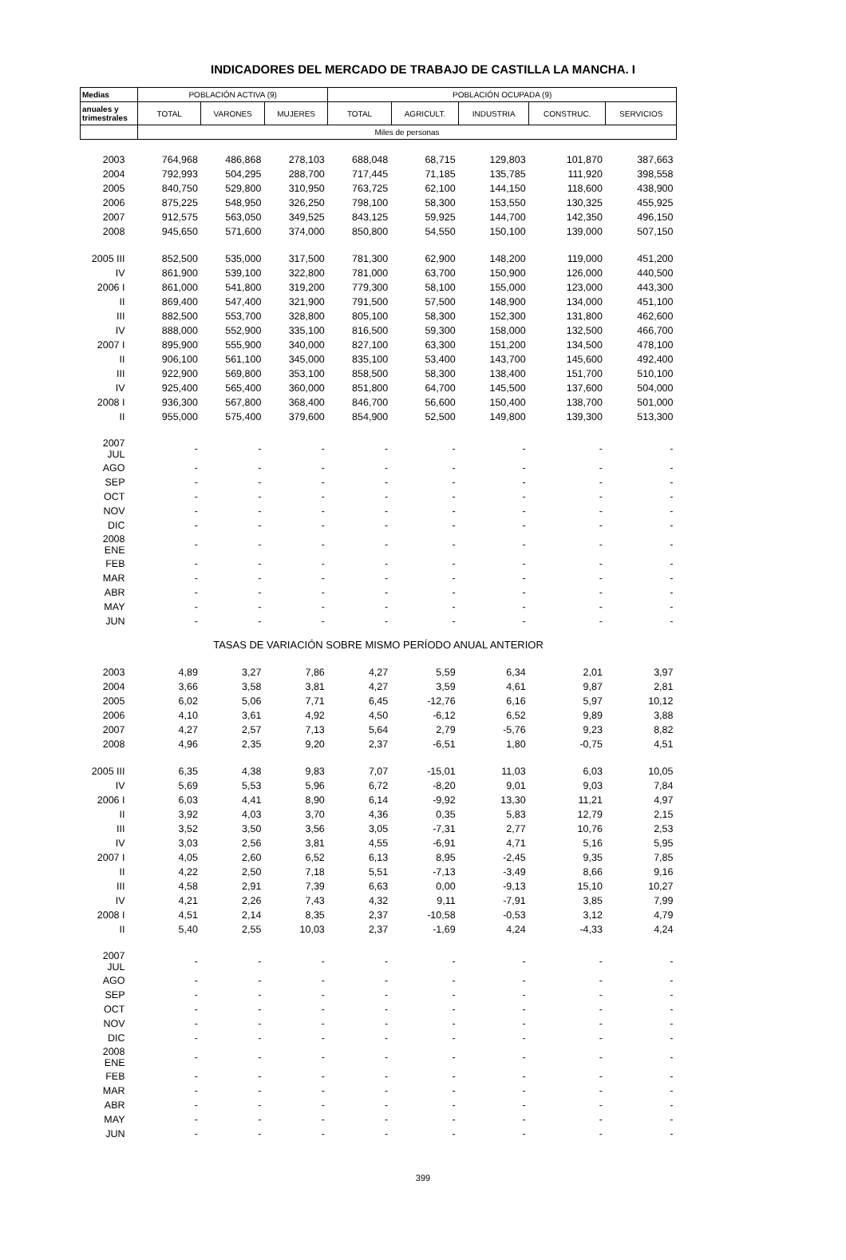INDICADORES DEL MERCADO DE TRABAJO DE CASTILLA LA MANCHA. I
| Medias | POBLACIÓN ACTIVA (9) | | | POBLACIÓN OCUPADA (9) | | | | |
| --- | --- | --- | --- | --- | --- | --- | --- | --- |
| anuales y trimestrales | TOTAL | VARONES | MUJERES | TOTAL | AGRICULT. | INDUSTRIA | CONSTRUC. | SERVICIOS |
| | Miles de personas | | | | | | | |
| 2003 | 764,968 | 486,868 | 278,103 | 688,048 | 68,715 | 129,803 | 101,870 | 387,663 |
| 2004 | 792,993 | 504,295 | 288,700 | 717,445 | 71,185 | 135,785 | 111,920 | 398,558 |
| 2005 | 840,750 | 529,800 | 310,950 | 763,725 | 62,100 | 144,150 | 118,600 | 438,900 |
| 2006 | 875,225 | 548,950 | 326,250 | 798,100 | 58,300 | 153,550 | 130,325 | 455,925 |
| 2007 | 912,575 | 563,050 | 349,525 | 843,125 | 59,925 | 144,700 | 142,350 | 496,150 |
| 2008 | 945,650 | 571,600 | 374,000 | 850,800 | 54,550 | 150,100 | 139,000 | 507,150 |
| 2005 III | 852,500 | 535,000 | 317,500 | 781,300 | 62,900 | 148,200 | 119,000 | 451,200 |
| IV | 861,900 | 539,100 | 322,800 | 781,000 | 63,700 | 150,900 | 126,000 | 440,500 |
| 2006 I | 861,000 | 541,800 | 319,200 | 779,300 | 58,100 | 155,000 | 123,000 | 443,300 |
| II | 869,400 | 547,400 | 321,900 | 791,500 | 57,500 | 148,900 | 134,000 | 451,100 |
| III | 882,500 | 553,700 | 328,800 | 805,100 | 58,300 | 152,300 | 131,800 | 462,600 |
| IV | 888,000 | 552,900 | 335,100 | 816,500 | 59,300 | 158,000 | 132,500 | 466,700 |
| 2007 I | 895,900 | 555,900 | 340,000 | 827,100 | 63,300 | 151,200 | 134,500 | 478,100 |
| II | 906,100 | 561,100 | 345,000 | 835,100 | 53,400 | 143,700 | 145,600 | 492,400 |
| III | 922,900 | 569,800 | 353,100 | 858,500 | 58,300 | 138,400 | 151,700 | 510,100 |
| IV | 925,400 | 565,400 | 360,000 | 851,800 | 64,700 | 145,500 | 137,600 | 504,000 |
| 2008 I | 936,300 | 567,800 | 368,400 | 846,700 | 56,600 | 150,400 | 138,700 | 501,000 |
| II | 955,000 | 575,400 | 379,600 | 854,900 | 52,500 | 149,800 | 139,300 | 513,300 |
| 2007 JUL | - | - | - | - | - | - | - | - |
| AGO | - | - | - | - | - | - | - | - |
| SEP | - | - | - | - | - | - | - | - |
| OCT | - | - | - | - | - | - | - | - |
| NOV | - | - | - | - | - | - | - | - |
| DIC | - | - | - | - | - | - | - | - |
| 2008 ENE | - | - | - | - | - | - | - | - |
| FEB | - | - | - | - | - | - | - | - |
| MAR | - | - | - | - | - | - | - | - |
| ABR | - | - | - | - | - | - | - | - |
| MAY | - | - | - | - | - | - | - | - |
| JUN | - | - | - | - | - | - | - | - |
| TASAS DE VARIACIÓN SOBRE MISMO PERÍODO ANUAL ANTERIOR | | | | | | | | |
| 2003 | 4,89 | 3,27 | 7,86 | 4,27 | 5,59 | 6,34 | 2,01 | 3,97 |
| 2004 | 3,66 | 3,58 | 3,81 | 4,27 | 3,59 | 4,61 | 9,87 | 2,81 |
| 2005 | 6,02 | 5,06 | 7,71 | 6,45 | -12,76 | 6,16 | 5,97 | 10,12 |
| 2006 | 4,10 | 3,61 | 4,92 | 4,50 | -6,12 | 6,52 | 9,89 | 3,88 |
| 2007 | 4,27 | 2,57 | 7,13 | 5,64 | 2,79 | -5,76 | 9,23 | 8,82 |
| 2008 | 4,96 | 2,35 | 9,20 | 2,37 | -6,51 | 1,80 | -0,75 | 4,51 |
| 2005 III | 6,35 | 4,38 | 9,83 | 7,07 | -15,01 | 11,03 | 6,03 | 10,05 |
| IV | 5,69 | 5,53 | 5,96 | 6,72 | -8,20 | 9,01 | 9,03 | 7,84 |
| 2006 I | 6,03 | 4,41 | 8,90 | 6,14 | -9,92 | 13,30 | 11,21 | 4,97 |
| II | 3,92 | 4,03 | 3,70 | 4,36 | 0,35 | 5,83 | 12,79 | 2,15 |
| III | 3,52 | 3,50 | 3,56 | 3,05 | -7,31 | 2,77 | 10,76 | 2,53 |
| IV | 3,03 | 2,56 | 3,81 | 4,55 | -6,91 | 4,71 | 5,16 | 5,95 |
| 2007 I | 4,05 | 2,60 | 6,52 | 6,13 | 8,95 | -2,45 | 9,35 | 7,85 |
| II | 4,22 | 2,50 | 7,18 | 5,51 | -7,13 | -3,49 | 8,66 | 9,16 |
| III | 4,58 | 2,91 | 7,39 | 6,63 | 0,00 | -9,13 | 15,10 | 10,27 |
| IV | 4,21 | 2,26 | 7,43 | 4,32 | 9,11 | -7,91 | 3,85 | 7,99 |
| 2008 I | 4,51 | 2,14 | 8,35 | 2,37 | -10,58 | -0,53 | 3,12 | 4,79 |
| II | 5,40 | 2,55 | 10,03 | 2,37 | -1,69 | 4,24 | -4,33 | 4,24 |
| 2007 JUL | - | - | - | - | - | - | - | - |
| AGO | - | - | - | - | - | - | - | - |
| SEP | - | - | - | - | - | - | - | - |
| OCT | - | - | - | - | - | - | - | - |
| NOV | - | - | - | - | - | - | - | - |
| DIC | - | - | - | - | - | - | - | - |
| 2008 ENE | - | - | - | - | - | - | - | - |
| FEB | - | - | - | - | - | - | - | - |
| MAR | - | - | - | - | - | - | - | - |
| ABR | - | - | - | - | - | - | - | - |
| MAY | - | - | - | - | - | - | - | - |
| JUN | - | - | - | - | - | - | - | - |
399